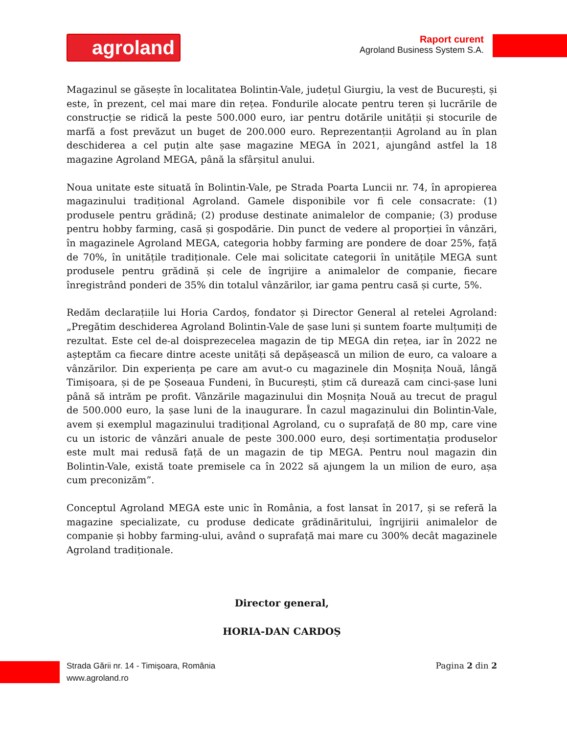agroland
Raport curent
Agroland Business System S.A.
Magazinul se găsește în localitatea Bolintin-Vale, județul Giurgiu, la vest de București, și este, în prezent, cel mai mare din rețea. Fondurile alocate pentru teren și lucrările de construcție se ridică la peste 500.000 euro, iar pentru dotările unității și stocurile de marfă a fost prevăzut un buget de 200.000 euro. Reprezentanții Agroland au în plan deschiderea a cel puțin alte șase magazine MEGA în 2021, ajungând astfel la 18 magazine Agroland MEGA, până la sfârșitul anului.
Noua unitate este situată în Bolintin-Vale, pe Strada Poarta Luncii nr. 74, în apropierea magazinului tradițional Agroland. Gamele disponibile vor fi cele consacrate: (1) produsele pentru grădină; (2) produse destinate animalelor de companie; (3) produse pentru hobby farming, casă și gospodărie. Din punct de vedere al proporției în vânzări, în magazinele Agroland MEGA, categoria hobby farming are pondere de doar 25%, față de 70%, în unitățile tradiționale. Cele mai solicitate categorii în unitățile MEGA sunt produsele pentru grădină și cele de îngrijire a animalelor de companie, fiecare înregistrând ponderi de 35% din totalul vânzărilor, iar gama pentru casă și curte, 5%.
Redăm declarațiile lui Horia Cardoș, fondator și Director General al retelei Agroland: „Pregătim deschiderea Agroland Bolintin-Vale de șase luni și suntem foarte mulțumiți de rezultat. Este cel de-al doisprezecelea magazin de tip MEGA din rețea, iar în 2022 ne așteptăm ca fiecare dintre aceste unități să depășească un milion de euro, ca valoare a vânzărilor. Din experiența pe care am avut-o cu magazinele din Moșnița Nouă, lângă Timișoara, și de pe Șoseaua Fundeni, în București, știm că durează cam cinci-șase luni până să intrăm pe profit. Vânzările magazinului din Moșnița Nouă au trecut de pragul de 500.000 euro, la șase luni de la inaugurare. În cazul magazinului din Bolintin-Vale, avem și exemplul magazinului tradițional Agroland, cu o suprafață de 80 mp, care vine cu un istoric de vânzări anuale de peste 300.000 euro, deși sortimentația produselor este mult mai redusă față de un magazin de tip MEGA. Pentru noul magazin din Bolintin-Vale, există toate premisele ca în 2022 să ajungem la un milion de euro, așa cum preconizăm”.
Conceptul Agroland MEGA este unic în România, a fost lansat în 2017, și se referă la magazine specializate, cu produse dedicate grădinăritului, îngrijirii animalelor de companie și hobby farming-ului, având o suprafață mai mare cu 300% decât magazinele Agroland tradiționale.
Director general,
HORIA-DAN CARDOȘ
Strada Gării nr. 14 - Timișoara, România
www.agroland.ro
Pagina 2 din 2